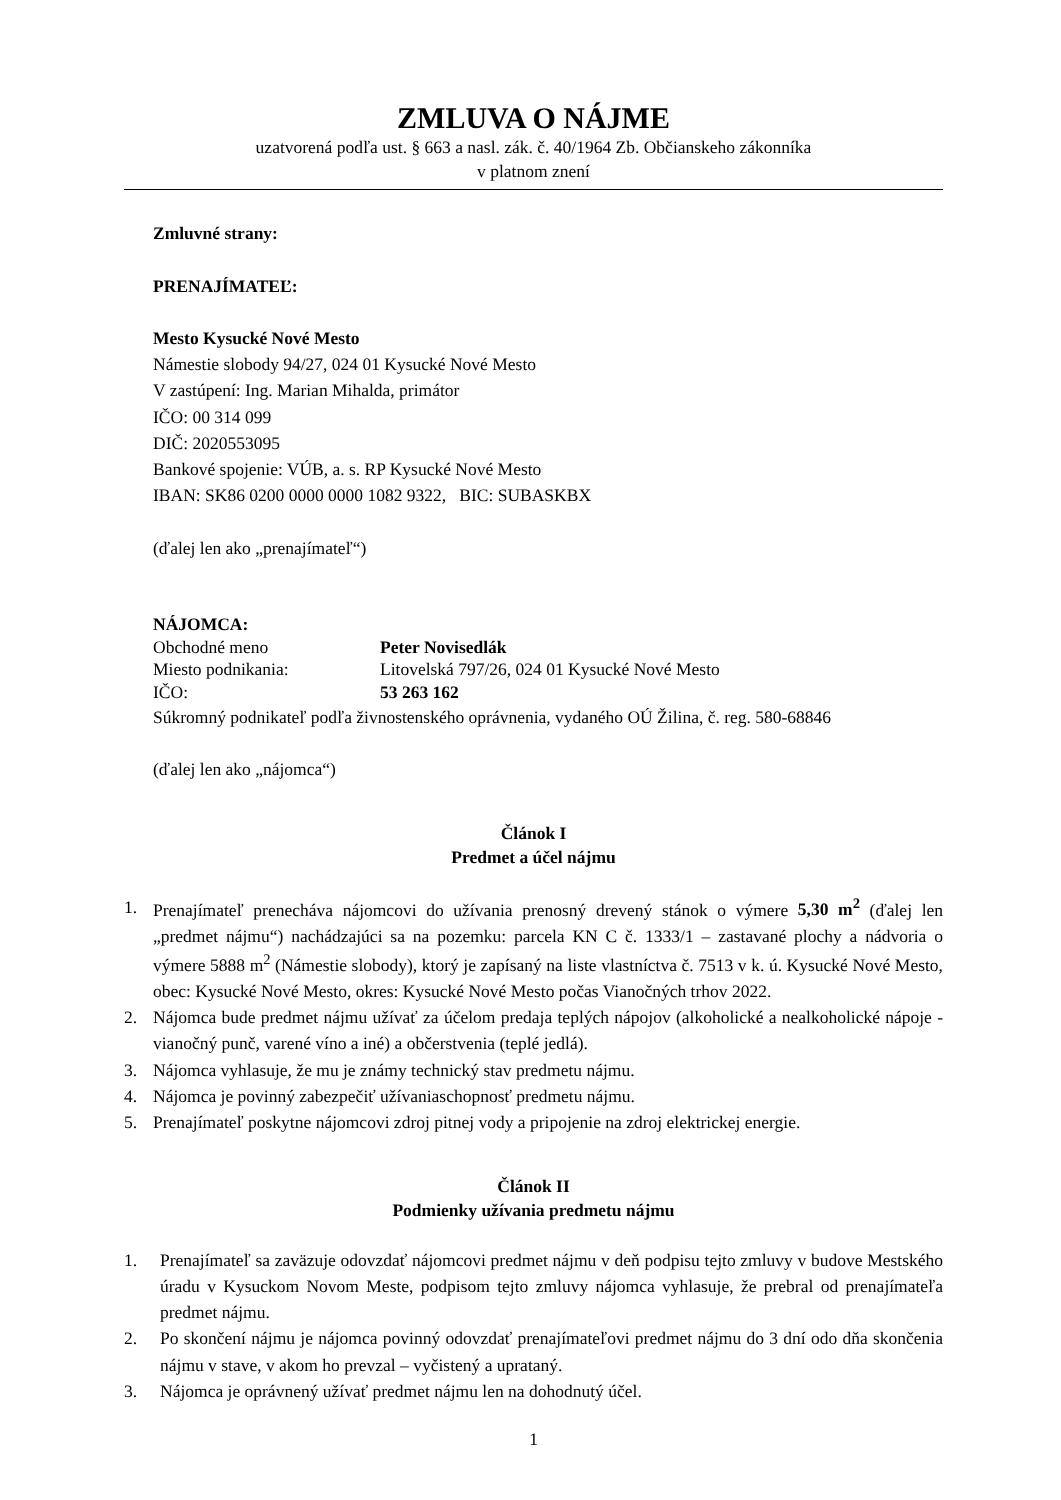ZMLUVA O NÁJME
uzatvorená podľa ust. § 663 a nasl. zák. č. 40/1964 Zb. Občianskeho zákonníka
v platnom znení
Zmluvné strany:
PRENAJÍMATEĽ:
Mesto Kysucké Nové Mesto
Námestie slobody 94/27, 024 01 Kysucké Nové Mesto
V zastúpení: Ing. Marian Mihalda, primátor
IČO: 00 314 099
DIČ: 2020553095
Bankové spojenie: VÚB, a. s. RP Kysucké Nové Mesto
IBAN: SK86 0200 0000 0000 1082 9322, BIC: SUBASKBX
(ďalej len ako „prenajímateľ“)
NÁJOMCA:
Obchodné meno Peter Novisedlák
Miesto podnikania: Litovelská 797/26, 024 01 Kysucké Nové Mesto
IČO: 53 263 162
Súkromný podnikateľ podľa živnostenského oprávnenia, vydaného OÚ Žilina, č. reg. 580-68846
(ďalej len ako „nájomca“)
Článok I
Predmet a účel nájmu
1. Prenajímateľ prenecháva nájomcovi do užívania prenosný drevený stánok o výmere 5,30 m<sup>2</sup> (ďalej len „predmet nájmu“) nachádzajúci sa na pozemku: parcela KN C č. 1333/1 – zastavané plochy a nádvoria o výmere 5888 m<sup>2</sup> (Námestie slobody), ktorý je zapísaný na liste vlastníctva č. 7513 v k. ú. Kysucké Nové Mesto, obec: Kysucké Nové Mesto, okres: Kysucké Nové Mesto počas Vianočných trhov 2022.
2. Nájomca bude predmet nájmu užívať za účelom predaja teplých nápojov (alkoholické a nealkoholické nápoje - vianočný punč, varené víno a iné) a občerstvenia (teplé jedlá).
3. Nájomca vyhlasuje, že mu je známy technický stav predmetu nájmu.
4. Nájomca je povinný zabezpečiť užívaniaschopnosť predmetu nájmu.
5. Prenajímateľ poskytne nájomcovi zdroj pitnej vody a pripojenie na zdroj elektrickej energie.
Článok II
Podmienky užívania predmetu nájmu
1. Prenajímateľ sa zaväzuje odovzdať nájomcovi predmet nájmu v deň podpisu tejto zmluvy v budove Mestského úradu v Kysuckom Novom Meste, podpisom tejto zmluvy nájomca vyhlasuje, že prebral od prenajímateľa predmet nájmu.
2. Po skončení nájmu je nájomca povinný odovzdať prenajímateľovi predmet nájmu do 3 dní odo dňa skončenia nájmu v stave, v akom ho prevzal – vyčistený a uprataný.
3. Nájomca je oprávnený užívať predmet nájmu len na dohodnutý účel.
1